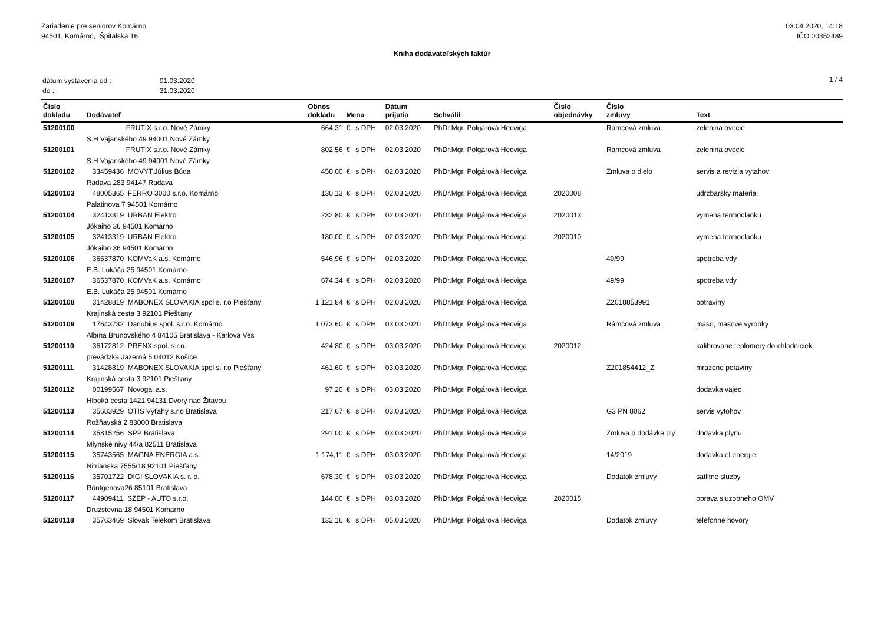Zariadenie pre seniorov Komárno
94501, Komárno, Špitálska 16
03.04.2020, 14:18
IČO:00352489
Kniha dodávateľských faktúr
| dátum vystavenia od : | 01.03.2020 |
| do : | 31.03.2020 |
1 / 4
| Číslo dokladu | Dodávateľ | Obnos dokladu | Mena | | Dátum prijatia | Schválil | Číslo objednávky | Číslo zmluvy | Text |
| --- | --- | --- | --- | --- | --- | --- | --- | --- | --- |
| 51200100 | FRUTIX s.r.o. Nové Zámky | 664,31 | € | s DPH | 02.03.2020 | PhDr.Mgr. Polgárová Hedviga | | Rámcová zmluva | zelenina ovocie |
| | S.H Vajanského 49 94001 Nové Zámky | | | | | | | | |
| 51200101 | FRUTIX s.r.o. Nové Zámky | 802,56 | € | s DPH | 02.03.2020 | PhDr.Mgr. Polgárová Hedviga | | Rámcová zmluva | zelenina ovocie |
| | S.H Vajanského 49 94001 Nové Zámky | | | | | | | | |
| 51200102 | 33459436 MOVYT,Július Búda | 450,00 | € | s DPH | 02.03.2020 | PhDr.Mgr. Polgárová Hedviga | | Zmluva o dielo | servis a revizia vytahov |
| | Radava 283 94147 Radava | | | | | | | | |
| 51200103 | 48005365 FERRO 3000 s.r.o. Komárno | 130,13 | € | s DPH | 02.03.2020 | PhDr.Mgr. Polgárová Hedviga | 2020008 | | udrzbarsky material |
| | Palatinova 7 94501 Komárno | | | | | | | | |
| 51200104 | 32413319 URBAN Elektro | 232,80 | € | s DPH | 02.03.2020 | PhDr.Mgr. Polgárová Hedviga | 2020013 | | vymena termoclanku |
| | Jókaiho 36 94501 Komárno | | | | | | | | |
| 51200105 | 32413319 URBAN Elektro | 180,00 | € | s DPH | 02.03.2020 | PhDr.Mgr. Polgárová Hedviga | 2020010 | | vymena termoclanku |
| | Jókaiho 36 94501 Komárno | | | | | | | | |
| 51200106 | 36537870 KOMVaK a.s. Komárno | 546,96 | € | s DPH | 02.03.2020 | PhDr.Mgr. Polgárová Hedviga | | 49/99 | spotreba vdy |
| | E.B. Lukáča 25 94501 Komárno | | | | | | | | |
| 51200107 | 36537870 KOMVaK a.s. Komárno | 674,34 | € | s DPH | 02.03.2020 | PhDr.Mgr. Polgárová Hedviga | | 49/99 | spotreba vdy |
| | E.B. Lukáča 25 94501 Komárno | | | | | | | | |
| 51200108 | 31428819 MABONEX SLOVAKIA spol s. r.o Piešťany | 1 121,84 | € | s DPH | 02.03.2020 | PhDr.Mgr. Polgárová Hedviga | | Z2018853991 | potraviny |
| | Krajinská cesta 3 92101 Piešťany | | | | | | | | |
| 51200109 | 17643732 Danubius spol. s.r.o. Komárno | 1 073,60 | € | s DPH | 03.03.2020 | PhDr.Mgr. Polgárová Hedviga | | Rámcová zmluva | maso, masove vyrobky |
| | Albína Brunovského 4 84105 Bratislava - Karlova Ves | | | | | | | | |
| 51200110 | 36172812 PRENX spol. s.r.o. | 424,80 | € | s DPH | 03.03.2020 | PhDr.Mgr. Polgárová Hedviga | 2020012 | | kalibrovane teplomery do chladniciek |
| | prevádzka Jazerná 5 04012 Košice | | | | | | | | |
| 51200111 | 31428819 MABONEX SLOVAKIA spol s. r.o Piešťany | 461,60 | € | s DPH | 03.03.2020 | PhDr.Mgr. Polgárová Hedviga | | Z201854412_Z | mrazene potaviny |
| | Krajinská cesta 3 92101 Piešťany | | | | | | | | |
| 51200112 | 00199567 Novogal a.s. | 97,20 | € | s DPH | 03.03.2020 | PhDr.Mgr. Polgárová Hedviga | | | dodavka vajec |
| | Hlboká cesta 1421 94131 Dvory nad Žitavou | | | | | | | | |
| 51200113 | 35683929 OTIS Výťahy s.r.o Bratislava | 217,67 | € | s DPH | 03.03.2020 | PhDr.Mgr. Polgárová Hedviga | | G3 PN 8062 | servis vytohov |
| | Rožňavská 2 83000 Bratislava | | | | | | | | |
| 51200114 | 35815256 SPP Bratislava | 291,00 | € | s DPH | 03.03.2020 | PhDr.Mgr. Polgárová Hedviga | | Zmluva o dodávke ply | dodavka plynu |
| | Mlynské nivy 44/a 82511 Bratislava | | | | | | | | |
| 51200115 | 35743565 MAGNA ENERGIA a.s. | 1 174,11 | € | s DPH | 03.03.2020 | PhDr.Mgr. Polgárová Hedviga | | 14/2019 | dodavka el.energie |
| | Nitrianska 7555/18 92101 Piešťany | | | | | | | | |
| 51200116 | 35701722 DIGI SLOVAKIA s. r. o. | 678,30 | € | s DPH | 03.03.2020 | PhDr.Mgr. Polgárová Hedviga | | Dodatok zmluvy | satlitne sluzby |
| | Röntgenova26 85101 Bratislava | | | | | | | | |
| 51200117 | 44909411 SZEP - AUTO s.r.o. | 144,00 | € | s DPH | 03.03.2020 | PhDr.Mgr. Polgárová Hedviga | 2020015 | | oprava sluzobneho OMV |
| | Druzstevna 18 94501 Komarno | | | | | | | | |
| 51200118 | 35763469 Slovak Telekom Bratislava | 132,16 | € | s DPH | 05.03.2020 | PhDr.Mgr. Polgárová Hedviga | | Dodatok zmluvy | telefonne hovory |